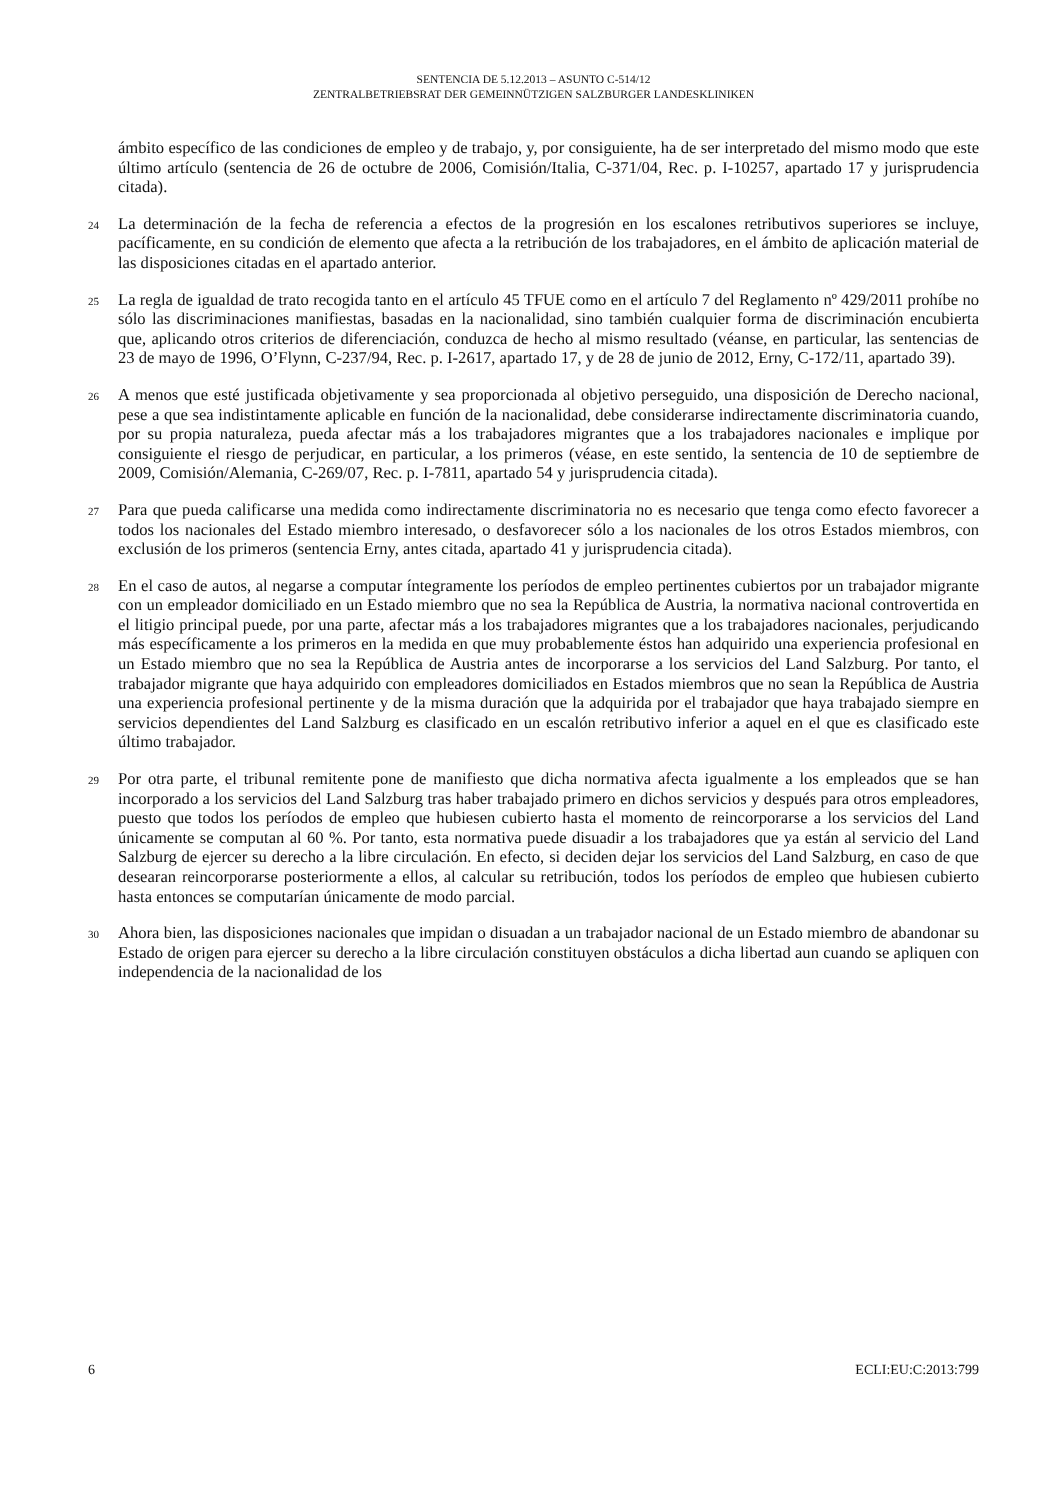SENTENCIA DE 5.12.2013 – ASUNTO C-514/12
ZENTRALBETRIEBSRAT DER GEMEINNÜTZIGEN SALZBURGER LANDESKLINIKEN
ámbito específico de las condiciones de empleo y de trabajo, y, por consiguiente, ha de ser interpretado del mismo modo que este último artículo (sentencia de 26 de octubre de 2006, Comisión/Italia, C-371/04, Rec. p. I-10257, apartado 17 y jurisprudencia citada).
24
La determinación de la fecha de referencia a efectos de la progresión en los escalones retributivos superiores se incluye, pacíficamente, en su condición de elemento que afecta a la retribución de los trabajadores, en el ámbito de aplicación material de las disposiciones citadas en el apartado anterior.
25
La regla de igualdad de trato recogida tanto en el artículo 45 TFUE como en el artículo 7 del Reglamento nº 429/2011 prohíbe no sólo las discriminaciones manifiestas, basadas en la nacionalidad, sino también cualquier forma de discriminación encubierta que, aplicando otros criterios de diferenciación, conduzca de hecho al mismo resultado (véanse, en particular, las sentencias de 23 de mayo de 1996, O’Flynn, C-237/94, Rec. p. I-2617, apartado 17, y de 28 de junio de 2012, Erny, C-172/11, apartado 39).
26
A menos que esté justificada objetivamente y sea proporcionada al objetivo perseguido, una disposición de Derecho nacional, pese a que sea indistintamente aplicable en función de la nacionalidad, debe considerarse indirectamente discriminatoria cuando, por su propia naturaleza, pueda afectar más a los trabajadores migrantes que a los trabajadores nacionales e implique por consiguiente el riesgo de perjudicar, en particular, a los primeros (véase, en este sentido, la sentencia de 10 de septiembre de 2009, Comisión/Alemania, C-269/07, Rec. p. I-7811, apartado 54 y jurisprudencia citada).
27
Para que pueda calificarse una medida como indirectamente discriminatoria no es necesario que tenga como efecto favorecer a todos los nacionales del Estado miembro interesado, o desfavorecer sólo a los nacionales de los otros Estados miembros, con exclusión de los primeros (sentencia Erny, antes citada, apartado 41 y jurisprudencia citada).
28
En el caso de autos, al negarse a computar íntegramente los períodos de empleo pertinentes cubiertos por un trabajador migrante con un empleador domiciliado en un Estado miembro que no sea la República de Austria, la normativa nacional controvertida en el litigio principal puede, por una parte, afectar más a los trabajadores migrantes que a los trabajadores nacionales, perjudicando más específicamente a los primeros en la medida en que muy probablemente éstos han adquirido una experiencia profesional en un Estado miembro que no sea la República de Austria antes de incorporarse a los servicios del Land Salzburg. Por tanto, el trabajador migrante que haya adquirido con empleadores domiciliados en Estados miembros que no sean la República de Austria una experiencia profesional pertinente y de la misma duración que la adquirida por el trabajador que haya trabajado siempre en servicios dependientes del Land Salzburg es clasificado en un escalón retributivo inferior a aquel en el que es clasificado este último trabajador.
29
Por otra parte, el tribunal remitente pone de manifiesto que dicha normativa afecta igualmente a los empleados que se han incorporado a los servicios del Land Salzburg tras haber trabajado primero en dichos servicios y después para otros empleadores, puesto que todos los períodos de empleo que hubiesen cubierto hasta el momento de reincorporarse a los servicios del Land únicamente se computan al 60 %. Por tanto, esta normativa puede disuadir a los trabajadores que ya están al servicio del Land Salzburg de ejercer su derecho a la libre circulación. En efecto, si deciden dejar los servicios del Land Salzburg, en caso de que desearan reincorporarse posteriormente a ellos, al calcular su retribución, todos los períodos de empleo que hubiesen cubierto hasta entonces se computarían únicamente de modo parcial.
30
Ahora bien, las disposiciones nacionales que impidan o disuadan a un trabajador nacional de un Estado miembro de abandonar su Estado de origen para ejercer su derecho a la libre circulación constituyen obstáculos a dicha libertad aun cuando se apliquen con independencia de la nacionalidad de los
6 ECLI:EU:C:2013:799